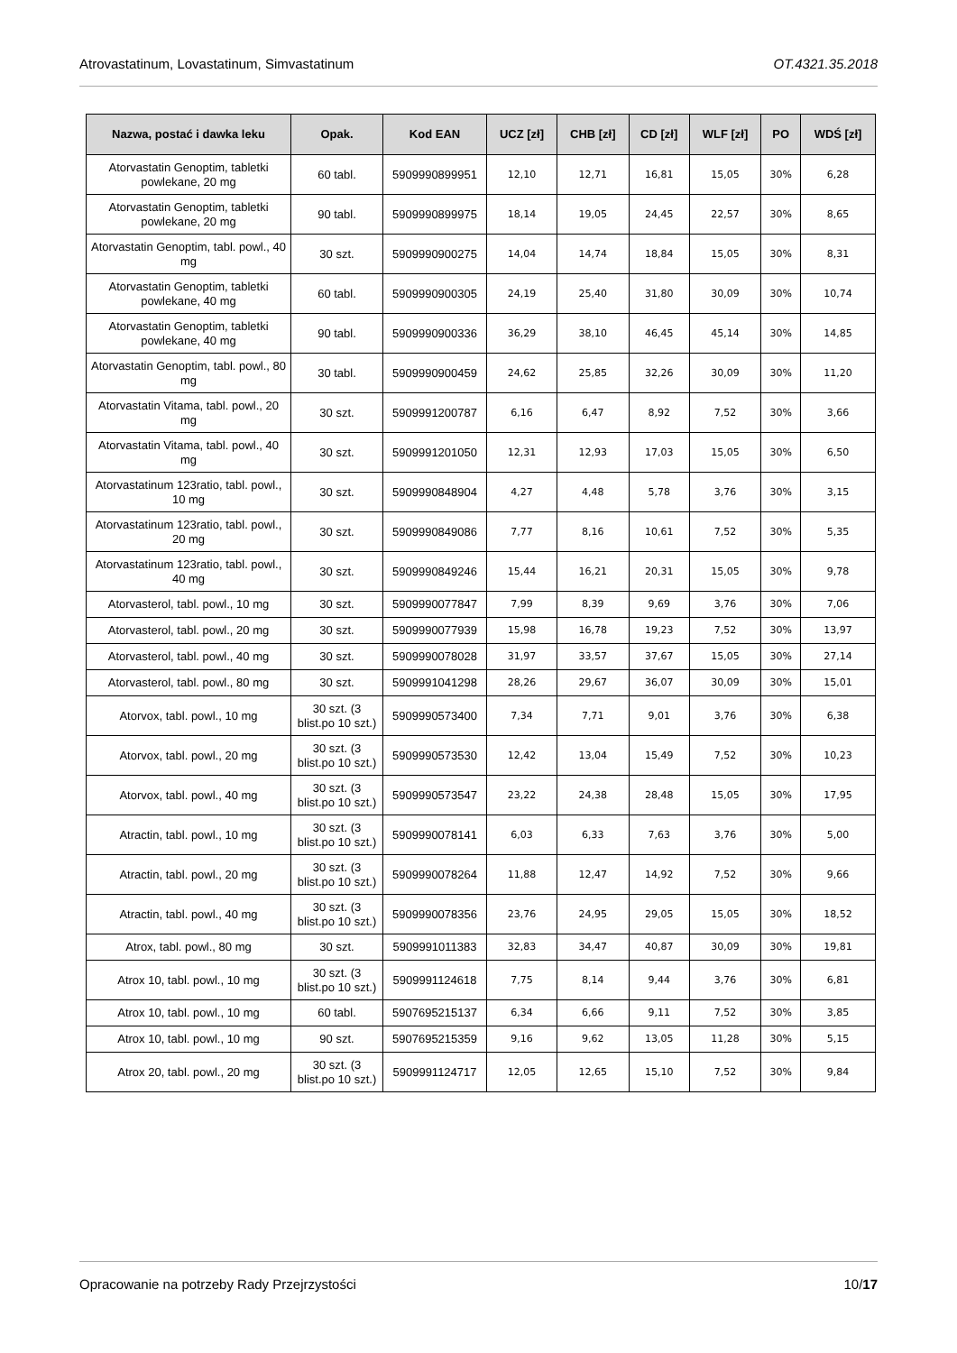Atrovastatinum, Lovastatinum, Simvastatinum OT.4321.35.2018
| Nazwa, postać i dawka leku | Opak. | Kod EAN | UCZ [zł] | CHB [zł] | CD [zł] | WLF [zł] | PO | WDŚ [zł] |
| --- | --- | --- | --- | --- | --- | --- | --- | --- |
| Atorvastatin Genoptim, tabletki powlekane, 20 mg | 60 tabl. | 5909990899951 | 12,10 | 12,71 | 16,81 | 15,05 | 30% | 6,28 |
| Atorvastatin Genoptim, tabletki powlekane, 20 mg | 90 tabl. | 5909990899975 | 18,14 | 19,05 | 24,45 | 22,57 | 30% | 8,65 |
| Atorvastatin Genoptim, tabl. powl., 40 mg | 30 szt. | 5909990900275 | 14,04 | 14,74 | 18,84 | 15,05 | 30% | 8,31 |
| Atorvastatin Genoptim, tabletki powlekane, 40 mg | 60 tabl. | 5909990900305 | 24,19 | 25,40 | 31,80 | 30,09 | 30% | 10,74 |
| Atorvastatin Genoptim, tabletki powlekane, 40 mg | 90 tabl. | 5909990900336 | 36,29 | 38,10 | 46,45 | 45,14 | 30% | 14,85 |
| Atorvastatin Genoptim, tabl. powl., 80 mg | 30 tabl. | 5909990900459 | 24,62 | 25,85 | 32,26 | 30,09 | 30% | 11,20 |
| Atorvastatin Vitama, tabl. powl., 20 mg | 30 szt. | 5909991200787 | 6,16 | 6,47 | 8,92 | 7,52 | 30% | 3,66 |
| Atorvastatin Vitama, tabl. powl., 40 mg | 30 szt. | 5909991201050 | 12,31 | 12,93 | 17,03 | 15,05 | 30% | 6,50 |
| Atorvastatinum 123ratio, tabl. powl., 10 mg | 30 szt. | 5909990848904 | 4,27 | 4,48 | 5,78 | 3,76 | 30% | 3,15 |
| Atorvastatinum 123ratio, tabl. powl., 20 mg | 30 szt. | 5909990849086 | 7,77 | 8,16 | 10,61 | 7,52 | 30% | 5,35 |
| Atorvastatinum 123ratio, tabl. powl., 40 mg | 30 szt. | 5909990849246 | 15,44 | 16,21 | 20,31 | 15,05 | 30% | 9,78 |
| Atorvasterol, tabl. powl., 10 mg | 30 szt. | 5909990077847 | 7,99 | 8,39 | 9,69 | 3,76 | 30% | 7,06 |
| Atorvasterol, tabl. powl., 20 mg | 30 szt. | 5909990077939 | 15,98 | 16,78 | 19,23 | 7,52 | 30% | 13,97 |
| Atorvasterol, tabl. powl., 40 mg | 30 szt. | 5909990078028 | 31,97 | 33,57 | 37,67 | 15,05 | 30% | 27,14 |
| Atorvasterol, tabl. powl., 80 mg | 30 szt. | 5909991041298 | 28,26 | 29,67 | 36,07 | 30,09 | 30% | 15,01 |
| Atorvox, tabl. powl., 10 mg | 30 szt. (3 blist.po 10 szt.) | 5909990573400 | 7,34 | 7,71 | 9,01 | 3,76 | 30% | 6,38 |
| Atorvox, tabl. powl., 20 mg | 30 szt. (3 blist.po 10 szt.) | 5909990573530 | 12,42 | 13,04 | 15,49 | 7,52 | 30% | 10,23 |
| Atorvox, tabl. powl., 40 mg | 30 szt. (3 blist.po 10 szt.) | 5909990573547 | 23,22 | 24,38 | 28,48 | 15,05 | 30% | 17,95 |
| Atractin, tabl. powl., 10 mg | 30 szt. (3 blist.po 10 szt.) | 5909990078141 | 6,03 | 6,33 | 7,63 | 3,76 | 30% | 5,00 |
| Atractin, tabl. powl., 20 mg | 30 szt. (3 blist.po 10 szt.) | 5909990078264 | 11,88 | 12,47 | 14,92 | 7,52 | 30% | 9,66 |
| Atractin, tabl. powl., 40 mg | 30 szt. (3 blist.po 10 szt.) | 5909990078356 | 23,76 | 24,95 | 29,05 | 15,05 | 30% | 18,52 |
| Atrox, tabl. powl., 80 mg | 30 szt. | 5909991011383 | 32,83 | 34,47 | 40,87 | 30,09 | 30% | 19,81 |
| Atrox 10, tabl. powl., 10 mg | 30 szt. (3 blist.po 10 szt.) | 5909991124618 | 7,75 | 8,14 | 9,44 | 3,76 | 30% | 6,81 |
| Atrox 10, tabl. powl., 10 mg | 60 tabl. | 5907695215137 | 6,34 | 6,66 | 9,11 | 7,52 | 30% | 3,85 |
| Atrox 10, tabl. powl., 10 mg | 90 szt. | 5907695215359 | 9,16 | 9,62 | 13,05 | 11,28 | 30% | 5,15 |
| Atrox 20, tabl. powl., 20 mg | 30 szt. (3 blist.po 10 szt.) | 5909991124717 | 12,05 | 12,65 | 15,10 | 7,52 | 30% | 9,84 |
Opracowanie na potrzeby Rady Przejrzystości 10/17